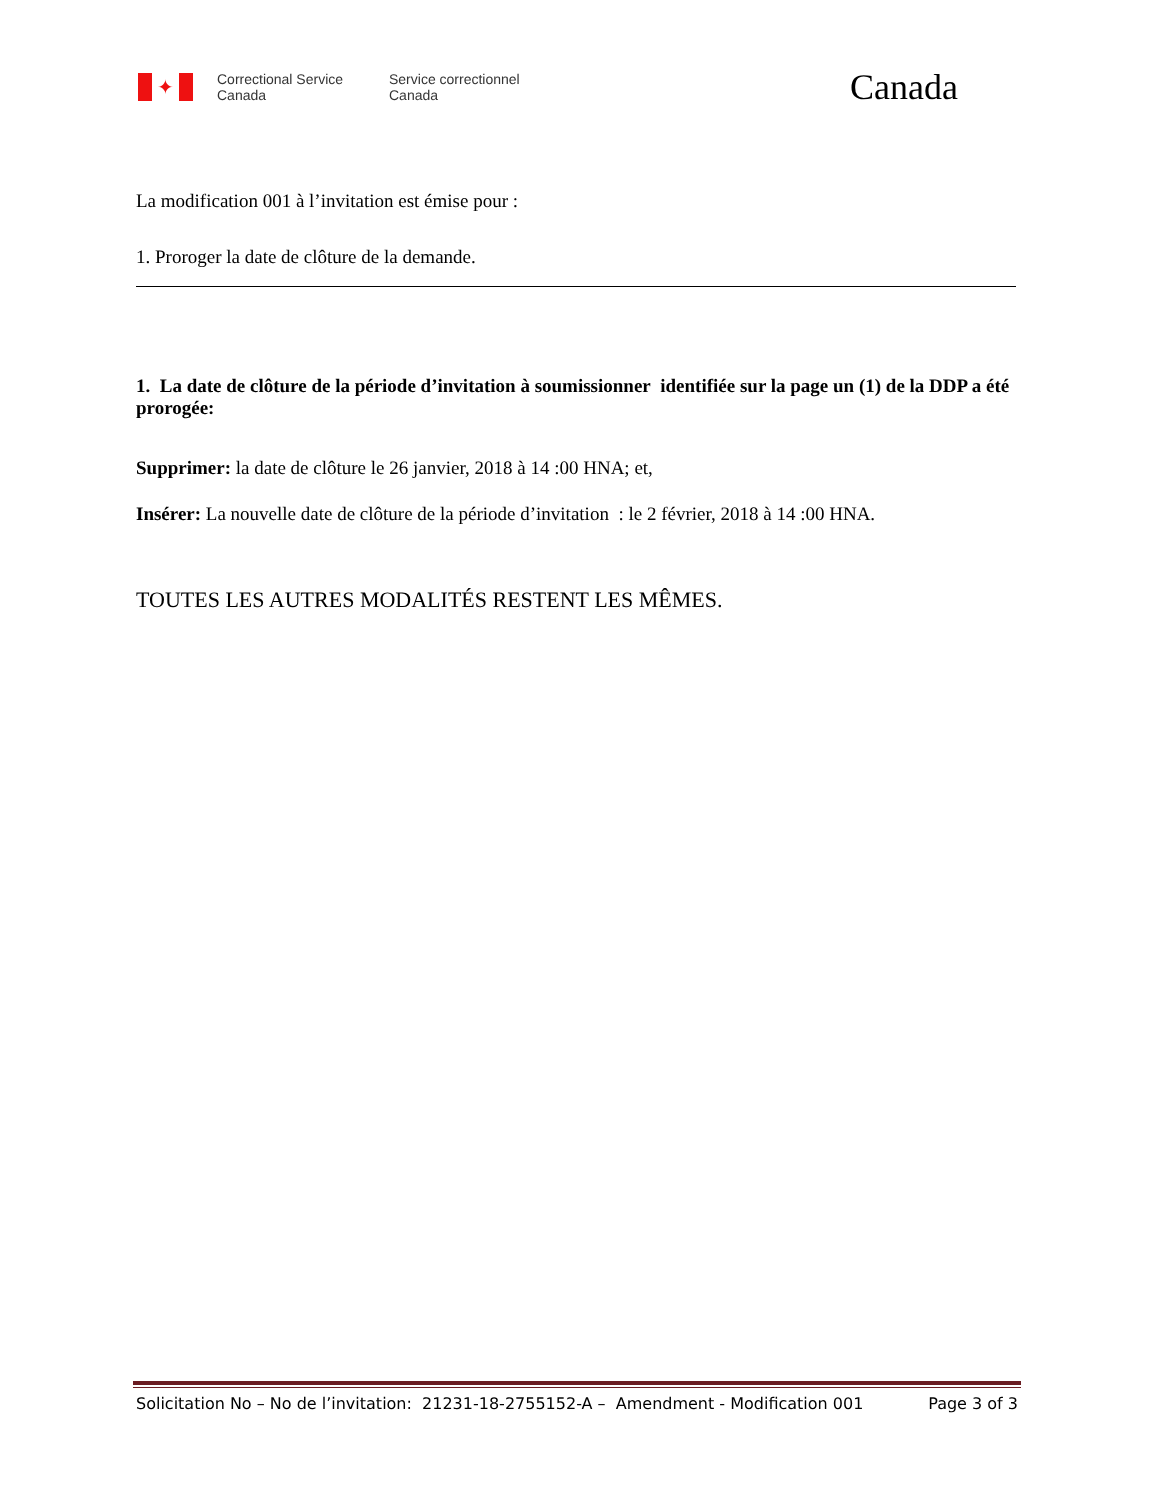✦
Correctional Service Canada
Service correctionnel Canada
Canada
La modification 001 à l’invitation est émise pour :
1. Proroger la date de clôture de la demande.
1. La date de clôture de la période d’invitation à soumissionner identifiée sur la page un (1) de la DDP a été prorogée:
Supprimer: la date de clôture le 26 janvier, 2018 à 14 :00 HNA; et,
Insérer: La nouvelle date de clôture de la période d’invitation : le 2 février, 2018 à 14 :00 HNA.
TOUTES LES AUTRES MODALITÉS RESTENT LES MÊMES.
Solicitation No – No de l’invitation: 21231-18-2755152-A – Amendment - Modification 001 Page 3 of 3